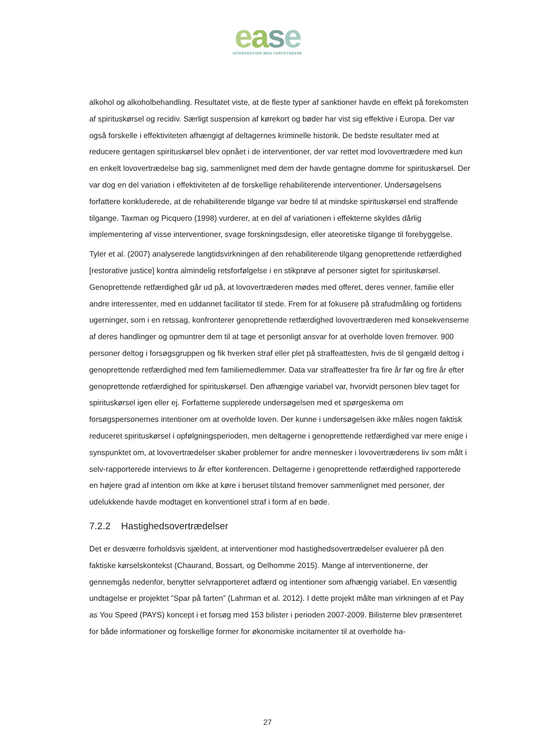ease
INTERVENTION MOD FARTSYNDERE
alkohol og alkoholbehandling. Resultatet viste, at de fleste typer af sanktioner havde en effekt på forekomsten af spirituskørsel og recidiv. Særligt suspension af kørekort og bøder har vist sig effektive i Europa. Der var også forskelle i effektiviteten afhængigt af deltagernes kriminelle historik. De bedste resultater med at reducere gentagen spirituskørsel blev opnået i de interventioner, der var rettet mod lovovertrædere med kun en enkelt lovovertrædelse bag sig, sammenlignet med dem der havde gentagne domme for spirituskørsel. Der var dog en del variation i effektiviteten af de forskellige rehabiliterende interventioner. Undersøgelsens forfattere konkluderede, at de rehabiliterende tilgange var bedre til at mindske spirituskørsel end straffende tilgange. Taxman og Picquero (1998) vurderer, at en del af variationen i effekterne skyldes dårlig implementering af visse interventioner, svage forskningsdesign, eller ateoretiske tilgange til forebyggelse.
Tyler et al. (2007) analyserede langtidsvirkningen af den rehabiliterende tilgang genoprettende retfærdighed [restorative justice] kontra almindelig retsforfølgelse i en stikprøve af personer sigtet for spirituskørsel. Genoprettende retfærdighed går ud på, at lovovertræderen mødes med offeret, deres venner, familie eller andre interessenter, med en uddannet facilitator til stede. Frem for at fokusere på strafudmåling og fortidens ugerninger, som i en retssag, konfronterer genoprettende retfærdighed lovovertræderen med konsekvenserne af deres handlinger og opmuntrer dem til at tage et personligt ansvar for at overholde loven fremover. 900 personer deltog i forsøgsgruppen og fik hverken straf eller plet på straffeattesten, hvis de til gengæld deltog i genoprettende retfærdighed med fem familiemedlemmer. Data var straffeattester fra fire år før og fire år efter genoprettende retfærdighed for spirituskørsel. Den afhængige variabel var, hvorvidt personen blev taget for spirituskørsel igen eller ej. Forfatterne supplerede undersøgelsen med et spørgeskema om forsøgspersonernes intentioner om at overholde loven. Der kunne i undersøgelsen ikke måles nogen faktisk reduceret spirituskørsel i opfølgningsperioden, men deltagerne i genoprettende retfærdighed var mere enige i synspunktet om, at lovovertrædelser skaber problemer for andre mennesker i lovovertræderens liv som målt i selv-rapporterede interviews to år efter konferencen. Deltagerne i genoprettende retfærdighed rapporterede en højere grad af intention om ikke at køre i beruset tilstand fremover sammenlignet med personer, der udelukkende havde modtaget en konventionel straf i form af en bøde.
7.2.2 Hastighedsovertrædelser
Det er desværre forholdsvis sjældent, at interventioner mod hastighedsovertrædelser evaluerer på den faktiske kørselskontekst (Chaurand, Bossart, og Delhomme 2015). Mange af interventionerne, der gennemgås nedenfor, benytter selvrapporteret adfærd og intentioner som afhængig variabel. En væsentlig undtagelse er projektet ”Spar på farten” (Lahrman et al. 2012). I dette projekt målte man virkningen af et Pay as You Speed (PAYS) koncept i et forsøg med 153 bilister i perioden 2007-2009. Bilisterne blev præsenteret for både informationer og forskellige former for økonomiske incitamenter til at overholde ha-
27